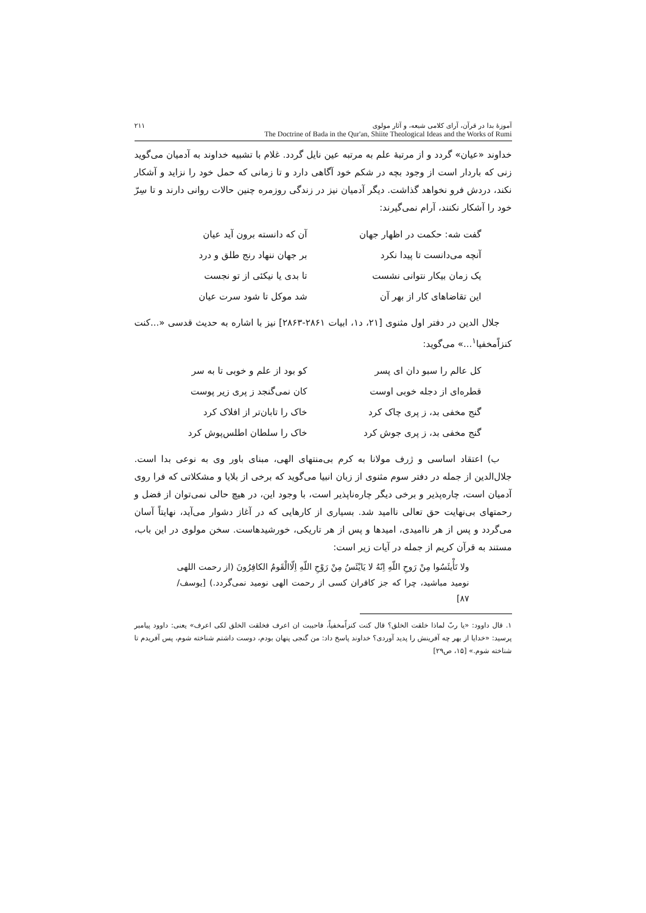آموزهٔ بدا در قرآن، آرای کلامی شیعه، و آثار مولوی
The Doctrine of Bada in the Qur'an, Shiite Theological Ideas and the Works of Rumi
۲۱۱
خداوند «عیان» گردد و از مرتبهٔ علم به مرتبه عین نایل گردد. غلام با تشبیه خداوند به آدمیان می‌گوید زنی که باردار است از وجود بچه در شکم خود آگاهی دارد و تا زمانی که حمل خود را نزاید و آشکار نکند، دردش فرو نخواهد گذاشت. دیگر آدمیان نیز در زندگی روزمره چنین حالات روانی دارند و تا سِرّ خود را آشکار نکنند، آرام نمی‌گیرند:
گفت شه: حکمت در اظهار جهان آن که دانسته برون آید عیان
آنچه می‌دانست تا پیدا نکرد بر جهان ننهاد رنج طلق و درد
یک زمان بیکار نتوانی نشست تا بدی یا نیکئی از تو نجست
این تقاضاهای کار از بهر آن شد موکل تا شود سرت عیان
جلال الدین در دفتر اول مثنوی [۲۱، د۱، ابیات ۲۸۶۱-۲۸۶۳] نیز با اشاره به حدیث قدسی «...کنت کنزاًمخفیا<sup>۱</sup>...» می‌گوید:
کل عالم را سبو دان ای پسر کو بود از علم و خوبی تا به سر
قطره‌ای از دجله خوبی اوست کان نمی‌گنجد ز پری زیر پوست
گنج مخفی بد، ز پری چاک کرد خاک را تابان‌تر از افلاک کرد
گنج مخفی بد، ز پری جوش کرد خاک را سلطان اطلس‌پوش کرد
ب) اعتقاد اساسی و ژرف مولانا به کرم بی‌منتهای الهی، مبنای باور وی به نوعی بدا است. جلال‌الدین از جمله در دفتر سوم مثنوی از زبان انبیا می‌گوید که برخی از بلایا و مشکلاتی که فرا روی آدمیان است، چاره‌پذیر و برخی دیگر چاره‌ناپذیر است، با وجود این، در هیچ حالی نمی‌توان از فضل و رحمتهای بی‌نهایت حق تعالی ناامید شد. بسیاری از کارهایی که در آغاز دشوار می‌آید، نهایتاً آسان می‌گردد و پس از هر ناامیدی، امیدها و پس از هر تاریکی، خورشیدهاست. سخن مولوی در این باب، مستند به قرآن کریم از جمله در آیات زیر است:
ولا تَأْیئَسُوا مِنْ رَوحِ اللّهِ اِنّهُ لا یَایْئَسُ مِنْ رَوْحِ اللّهِ اِلّاالْقَومُ الکافِرُونَ (از رحمت اللهی نومید مباشید، چرا که جز کافران کسی از رحمت الهی نومید نمی‌گردد.) [یوسف/۸۷]
۱. قال داوود: «یا ربّ لماذا خلقت الخلق؟ قال کنت کنزاًمخفیاً، فاحببت ان اعرف فخلقت الخلق لکی اعرف» یعنی: داوود پیامبر پرسید: «خدایا از بهر چه آفرینش را پدید آوردی؟ خداوند پاسخ داد: من گنجی پنهان بودم، دوست داشتم شناخته شوم، پس آفریدم تا شناخته شوم.» [۱۵، ص۲۹]